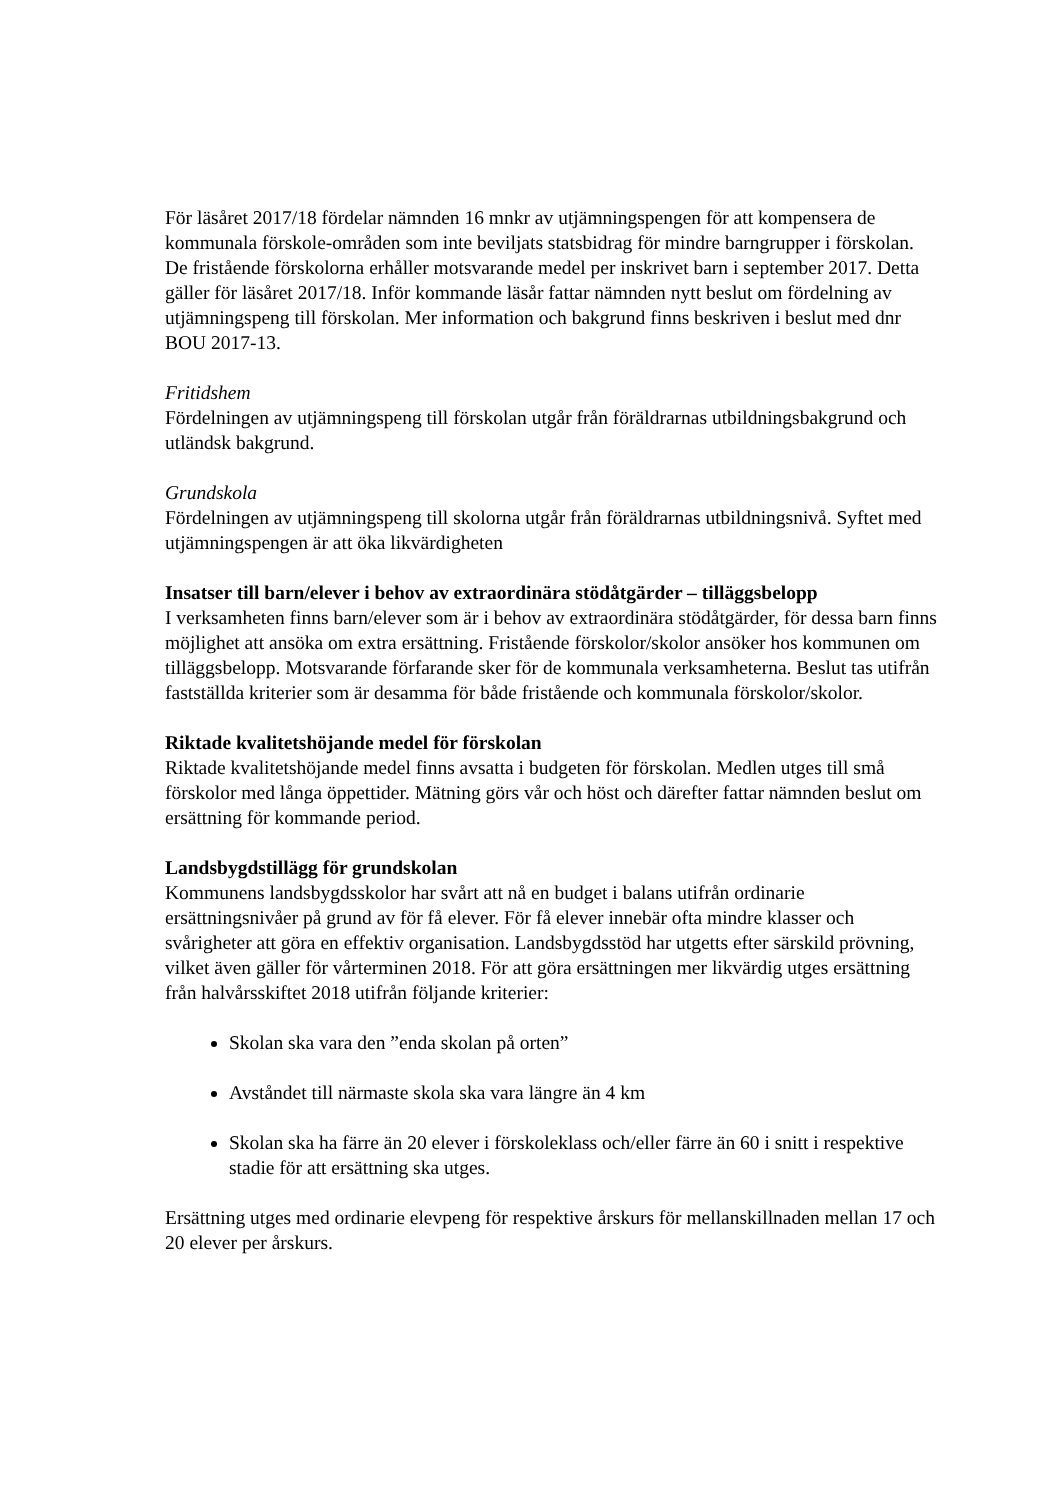För läsåret 2017/18 fördelar nämnden 16 mnkr av utjämningspengen för att kompensera de kommunala förskole-områden som inte beviljats statsbidrag för mindre barngrupper i förskolan. De fristående förskolorna erhåller motsvarande medel per inskrivet barn i september 2017. Detta gäller för läsåret 2017/18. Inför kommande läsår fattar nämnden nytt beslut om fördelning av utjämningspeng till förskolan. Mer information och bakgrund finns beskriven i beslut med dnr BOU 2017-13.
Fritidshem
Fördelningen av utjämningspeng till förskolan utgår från föräldrarnas utbildningsbakgrund och utländsk bakgrund.
Grundskola
Fördelningen av utjämningspeng till skolorna utgår från föräldrarnas utbildningsnivå. Syftet med utjämningspengen är att öka likvärdigheten
Insatser till barn/elever i behov av extraordinära stödåtgärder – tilläggsbelopp
I verksamheten finns barn/elever som är i behov av extraordinära stödåtgärder, för dessa barn finns möjlighet att ansöka om extra ersättning. Fristående förskolor/skolor ansöker hos kommunen om tilläggsbelopp. Motsvarande förfarande sker för de kommunala verksamheterna. Beslut tas utifrån fastställda kriterier som är desamma för både fristående och kommunala förskolor/skolor.
Riktade kvalitetshöjande medel för förskolan
Riktade kvalitetshöjande medel finns avsatta i budgeten för förskolan. Medlen utges till små förskolor med långa öppettider. Mätning görs vår och höst och därefter fattar nämnden beslut om ersättning för kommande period.
Landsbygdstillägg för grundskolan
Kommunens landsbygdsskolor har svårt att nå en budget i balans utifrån ordinarie ersättningsnivåer på grund av för få elever. För få elever innebär ofta mindre klasser och svårigheter att göra en effektiv organisation. Landsbygdsstöd har utgetts efter särskild prövning, vilket även gäller för vårterminen 2018. För att göra ersättningen mer likvärdig utges ersättning från halvårsskiftet 2018 utifrån följande kriterier:
Skolan ska vara den ”enda skolan på orten”
Avståndet till närmaste skola ska vara längre än 4 km
Skolan ska ha färre än 20 elever i förskoleklass och/eller färre än 60 i snitt i respektive stadie för att ersättning ska utges.
Ersättning utges med ordinarie elevpeng för respektive årskurs för mellanskillnaden mellan 17 och 20 elever per årskurs.